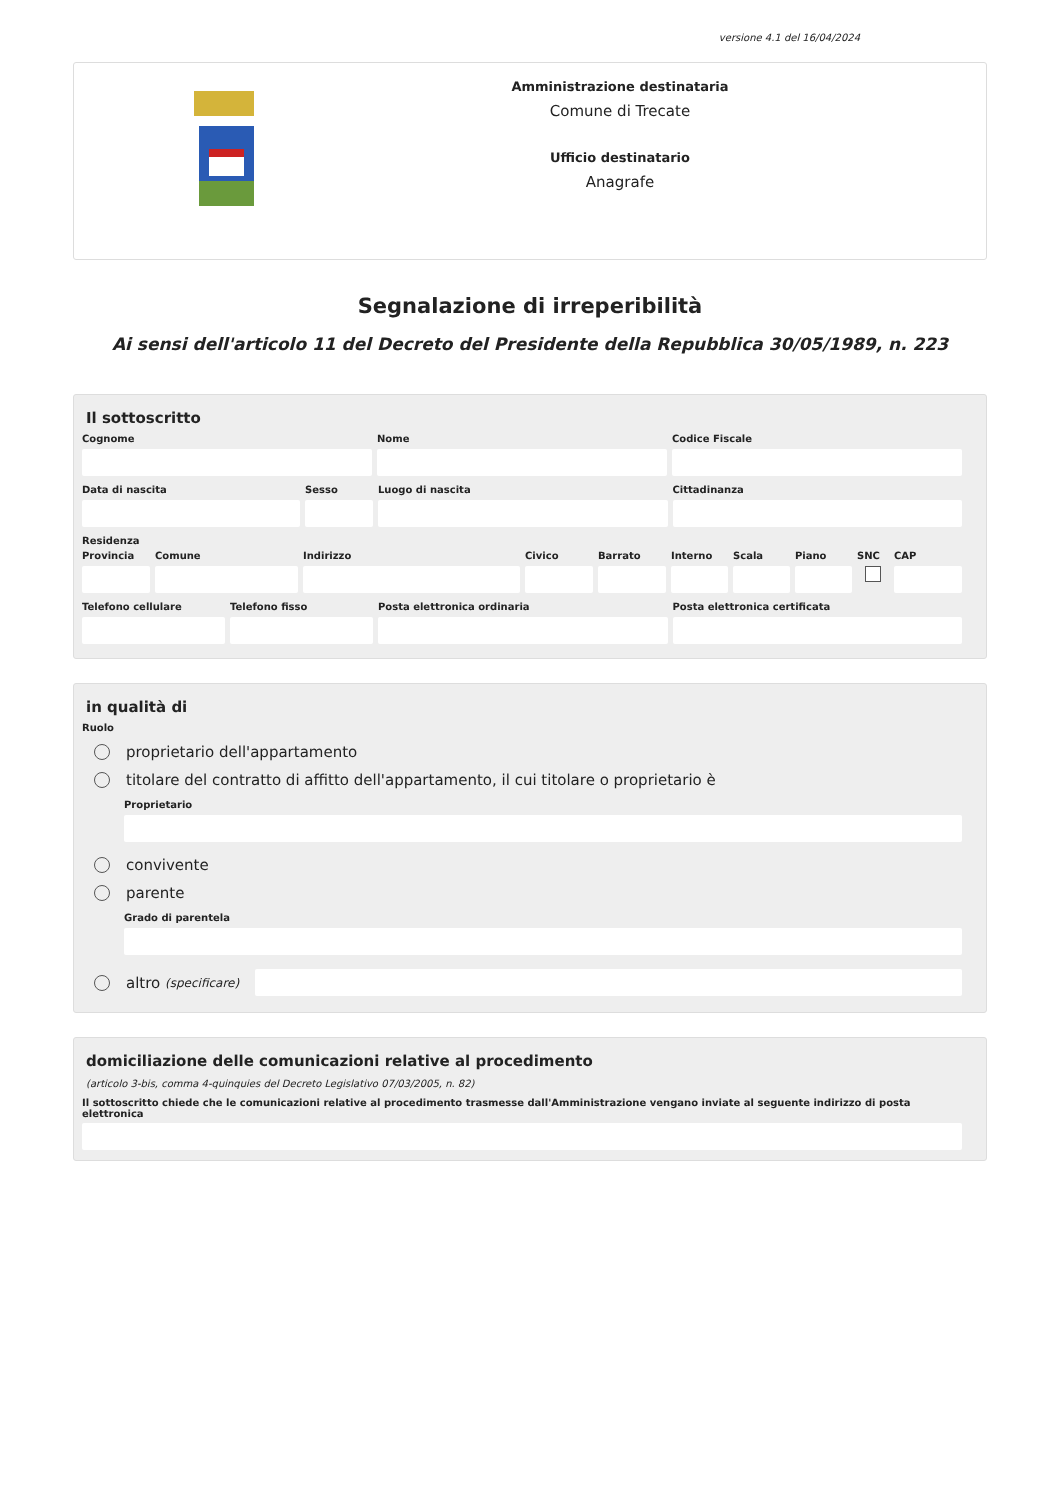versione 4.1 del 16/04/2024
Amministrazione destinataria
Comune di Trecate
Ufficio destinatario
Anagrafe
Segnalazione di irreperibilità
Ai sensi dell'articolo 11 del Decreto del Presidente della Repubblica 30/05/1989, n. 223
Il sottoscritto
Cognome Nome Codice Fiscale
Data di nascita Sesso Luogo di nascita Cittadinanza
Residenza
Provincia
Comune Indirizzo Civico Barrato Interno
Scala Piano SNC CAP
Telefono cellulare
Telefono fisso Posta elettronica ordinaria Posta elettronica certificata
in qualità di
Ruolo
proprietario dell'appartamento
titolare del contratto di affitto dell'appartamento, il cui titolare o proprietario è
Proprietario
convivente
parente
Grado di parentela
altro (specificare)
domiciliazione delle comunicazioni relative al procedimento
(articolo 3-bis, comma 4-quinquies del Decreto Legislativo 07/03/2005, n. 82)
Il sottoscritto chiede che le comunicazioni relative al procedimento trasmesse dall'Amministrazione vengano inviate al seguente indirizzo di posta elettronica